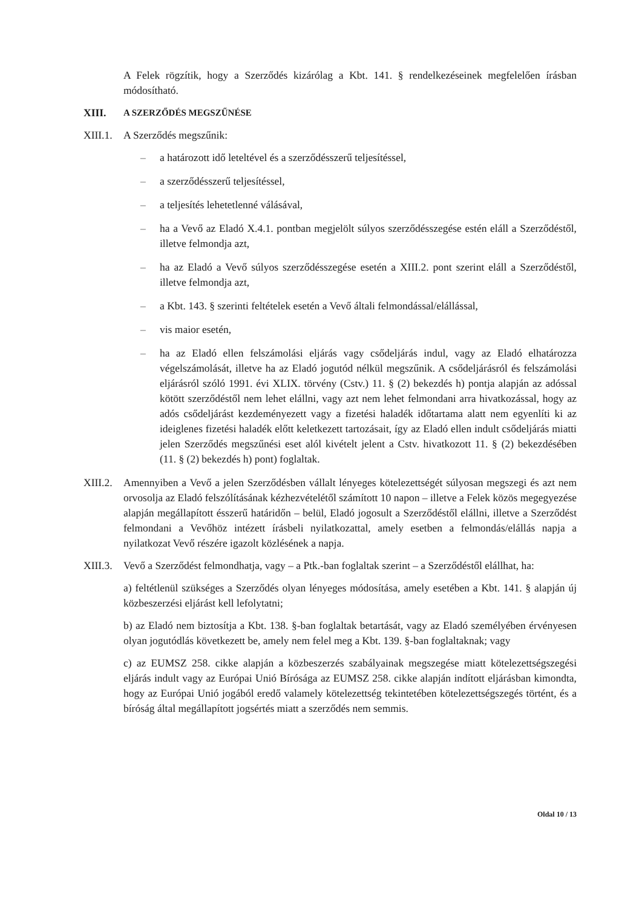A Felek rögzítik, hogy a Szerződés kizárólag a Kbt. 141. § rendelkezéseinek megfelelően írásban módosítható.
XIII.
A SZERZŐDÉS MEGSZŰNÉSE
XIII.1.
A Szerződés megszűnik:
– a határozott idő leteltével és a szerződésszerű teljesítéssel,
– a szerződésszerű teljesítéssel,
– a teljesítés lehetetlenné válásával,
– ha a Vevő az Eladó X.4.1. pontban megjelölt súlyos szerződésszegése estén eláll a Szerződéstől, illetve felmondja azt,
– ha az Eladó a Vevő súlyos szerződésszegése esetén a XIII.2. pont szerint eláll a Szerződéstől, illetve felmondja azt,
– a Kbt. 143. § szerinti feltételek esetén a Vevő általi felmondással/elállással,
– vis maior esetén,
– ha az Eladó ellen felszámolási eljárás vagy csődeljárás indul, vagy az Eladó elhatározza végelszámolását, illetve ha az Eladó jogutód nélkül megszűnik. A csődeljárásról és felszámolási eljárásról szóló 1991. évi XLIX. törvény (Cstv.) 11. § (2) bekezdés h) pontja alapján az adóssal kötött szerződéstől nem lehet elállni, vagy azt nem lehet felmondani arra hivatkozással, hogy az adós csődeljárást kezdeményezett vagy a fizetési haladék időtartama alatt nem egyenlíti ki az ideiglenes fizetési haladék előtt keletkezett tartozásait, így az Eladó ellen indult csődeljárás miatti jelen Szerződés megszűnési eset alól kivételt jelent a Cstv. hivatkozott 11. § (2) bekezdésében (11. § (2) bekezdés h) pont) foglaltak.
XIII.2.
Amennyiben a Vevő a jelen Szerződésben vállalt lényeges kötelezettségét súlyosan megszegi és azt nem orvosolja az Eladó felszólításának kézhezvételétől számított 10 napon – illetve a Felek közös megegyezése alapján megállapított ésszerű határidőn – belül, Eladó jogosult a Szerződéstől elállni, illetve a Szerződést felmondani a Vevőhöz intézett írásbeli nyilatkozattal, amely esetben a felmondás/elállás napja a nyilatkozat Vevő részére igazolt közlésének a napja.
XIII.3.
Vevő a Szerződést felmondhatja, vagy – a Ptk.-ban foglaltak szerint – a Szerződéstől elállhat, ha:
a) feltétlenül szükséges a Szerződés olyan lényeges módosítása, amely esetében a Kbt. 141. § alapján új közbeszerzési eljárást kell lefolytatni;
b) az Eladó nem biztosítja a Kbt. 138. §-ban foglaltak betartását, vagy az Eladó személyében érvényesen olyan jogutódlás következett be, amely nem felel meg a Kbt. 139. §-ban foglaltaknak; vagy
c) az EUMSZ 258. cikke alapján a közbeszerzés szabályainak megszegése miatt kötelezettségszegési eljárás indult vagy az Európai Unió Bírósága az EUMSZ 258. cikke alapján indított eljárásban kimondta, hogy az Európai Unió jogából eredő valamely kötelezettség tekintetében kötelezettségszegés történt, és a bíróság által megállapított jogsértés miatt a szerződés nem semmis.
Oldal 10 / 13